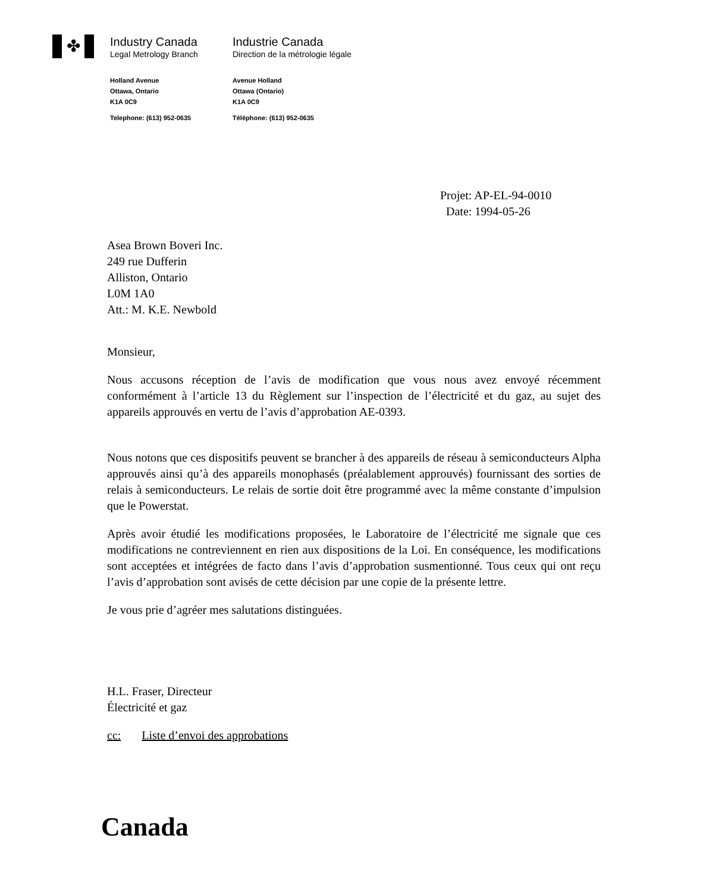✤
Industry Canada
Legal Metrology Branch
Holland Avenue
Ottawa, Ontario
K1A 0C9
Telephone: (613) 952-0635
Industrie Canada
Direction de la métrologie légale
Avenue Holland
Ottawa (Ontario)
K1A 0C9
Téléphone: (613) 952-0635
Projet: AP-EL-94-0010
Date: 1994-05-26
Asea Brown Boveri Inc.
249 rue Dufferin
Alliston, Ontario
L0M 1A0
Att.: M. K.E. Newbold
Monsieur,
Nous accusons réception de l’avis de modification que vous nous avez envoyé récemment conformément à l’article 13 du Règlement sur l’inspection de l’électricité et du gaz, au sujet des appareils approuvés en vertu de l’avis d’approbation AE-0393.
Nous notons que ces dispositifs peuvent se brancher à des appareils de réseau à semiconducteurs Alpha approuvés ainsi qu’à des appareils monophasés (préalablement approuvés) fournissant des sorties de relais à semiconducteurs. Le relais de sortie doit être programmé avec la même constante d’impulsion que le Powerstat.
Après avoir étudié les modifications proposées, le Laboratoire de l’électricité me signale que ces modifications ne contreviennent en rien aux dispositions de la Loi. En conséquence, les modifications sont acceptées et intégrées de facto dans l’avis d’approbation susmentionné. Tous ceux qui ont reçu l’avis d’approbation sont avisés de cette décision par une copie de la présente lettre.
Je vous prie d’agréer mes salutations distinguées.
H.L. Fraser, Directeur
Électricité et gaz
cc: Liste d’envoi des approbations
Canada